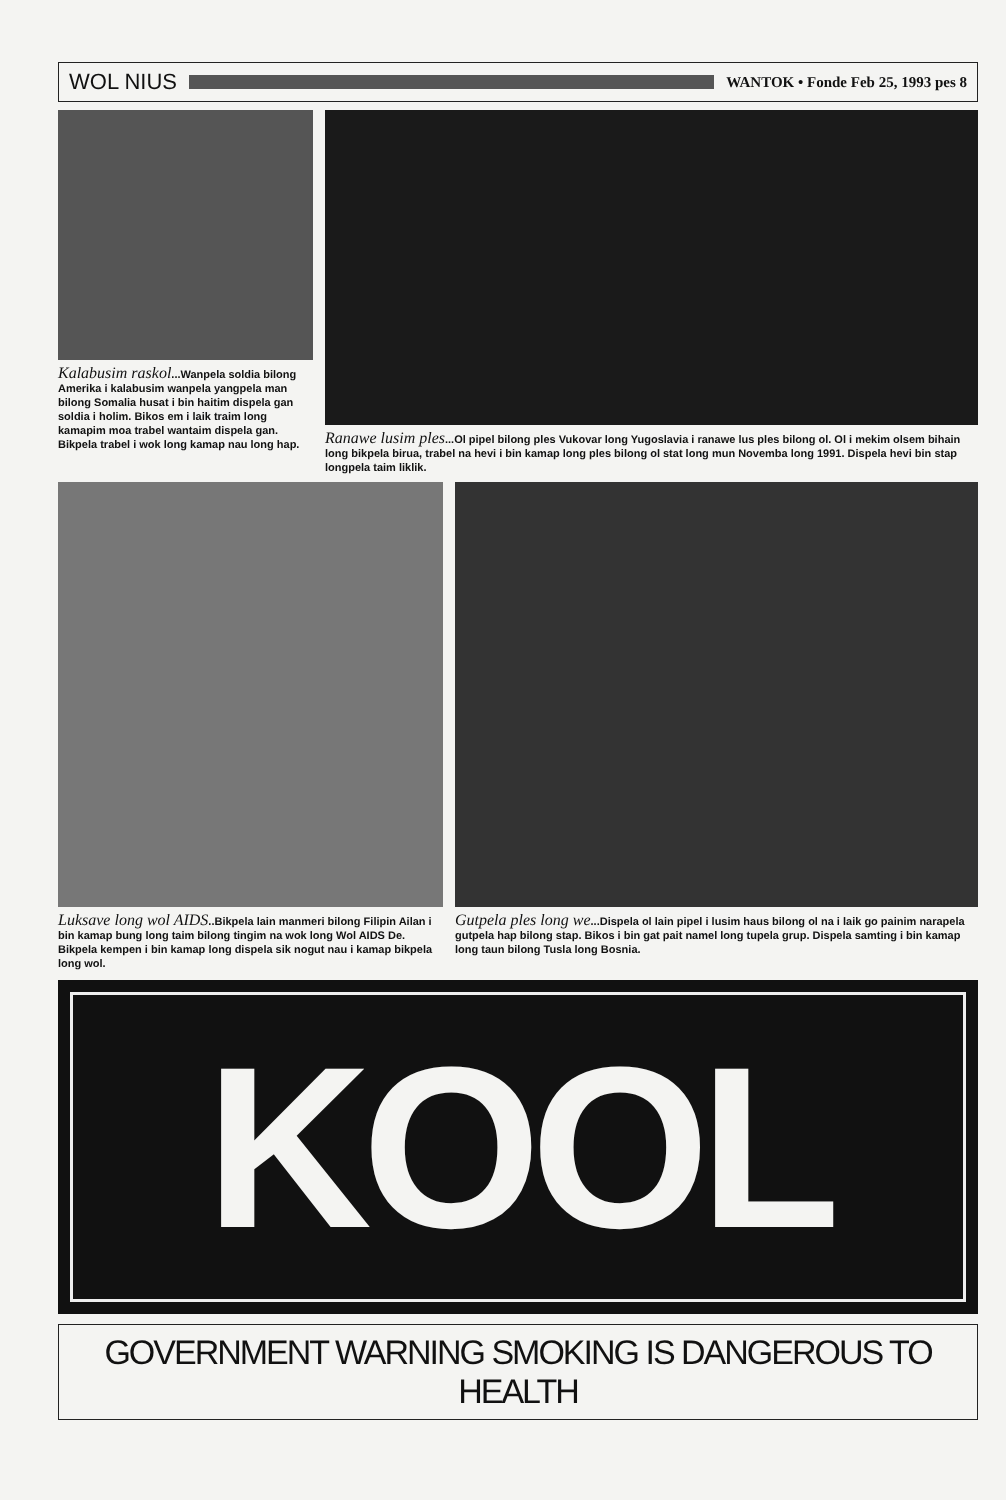WOL NIUS WANTOK • Fonde Feb 25, 1993 pes 8
Kalabusim raskol...Wanpela soldia bilong Amerika i kalabusim wanpela yangpela man bilong Somalia husat i bin haitim dispela gan soldia i holim. Bikos em i laik traim long kamapim moa trabel wantaim dispela gan. Bikpela trabel i wok long kamap nau long hap.
Ranawe lusim ples...Ol pipel bilong ples Vukovar long Yugoslavia i ranawe lus ples bilong ol. Ol i mekim olsem bihain long bikpela birua, trabel na hevi i bin kamap long ples bilong ol stat long mun Novemba long 1991. Dispela hevi bin stap longpela taim liklik.
Luksave long wol AIDS..Bikpela lain manmeri bilong Filipin Ailan i bin kamap bung long taim bilong tingim na wok long Wol AIDS De. Bikpela kempen i bin kamap long dispela sik nogut nau i kamap bikpela long wol.
Gutpela ples long we...Dispela ol lain pipel i lusim haus bilong ol na i laik go painim narapela gutpela hap bilong stap. Bikos i bin gat pait namel long tupela grup. Dispela samting i bin kamap long taun bilong Tusla long Bosnia.
KOOL
GOVERNMENT WARNING SMOKING IS DANGEROUS TO HEALTH